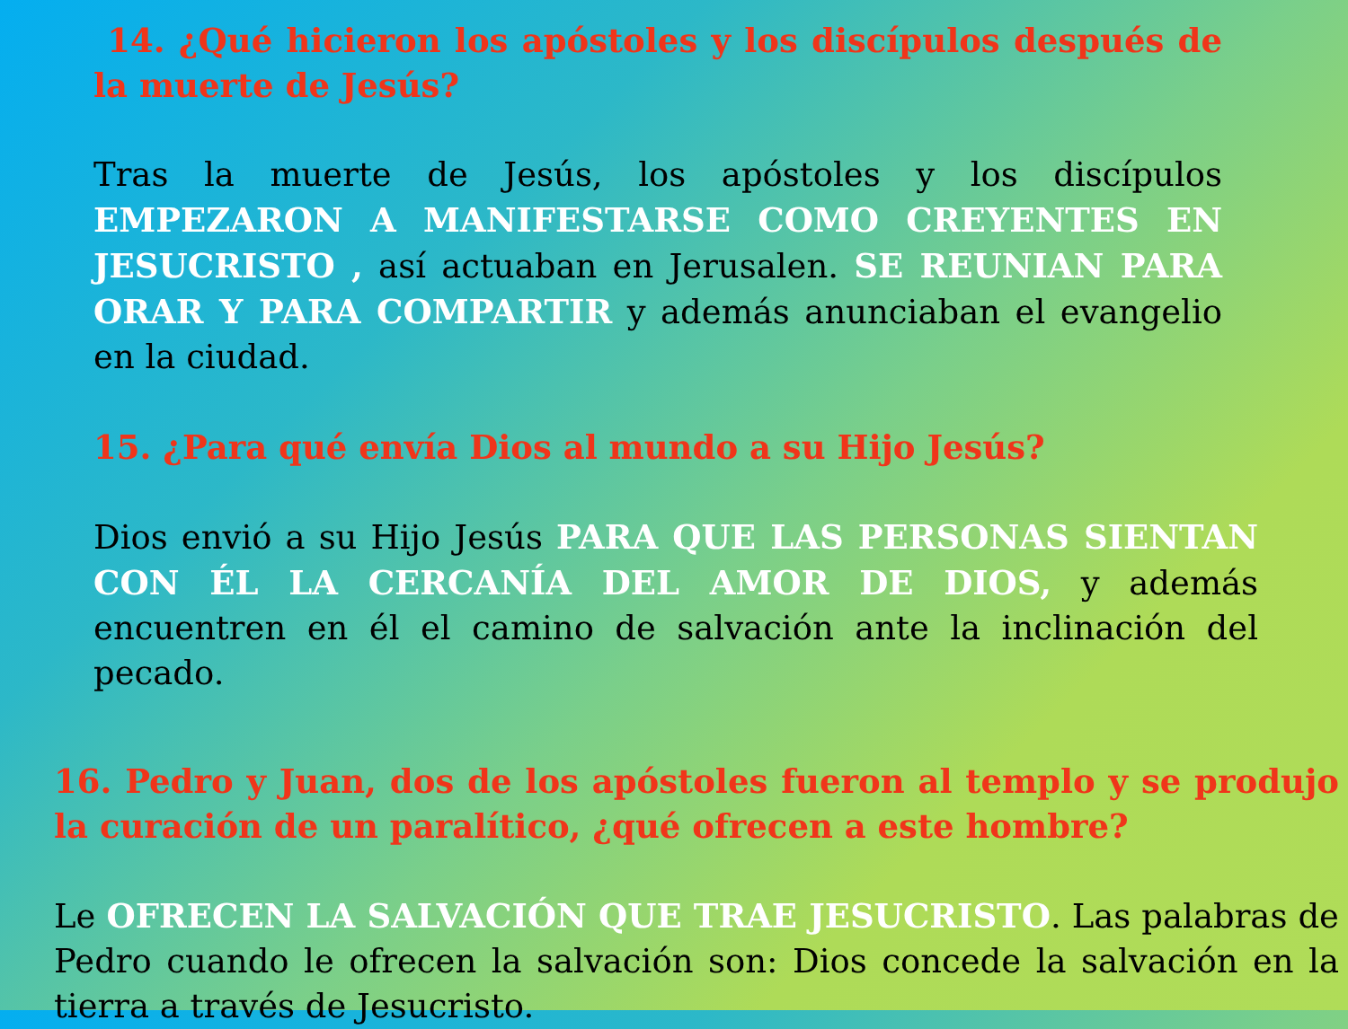14. ¿Qué hicieron los apóstoles y los discípulos después de la muerte de Jesús?
Tras la muerte de Jesús, los apóstoles y los discípulos EMPEZARON A MANIFESTARSE COMO CREYENTES EN JESUCRISTO , así actuaban en Jerusalen. SE REUNIAN PARA ORAR Y PARA COMPARTIR y además anunciaban el evangelio en la ciudad.
15. ¿Para qué envía Dios al mundo a su Hijo Jesús?
Dios envió a su Hijo Jesús PARA QUE LAS PERSONAS SIENTAN CON ÉL LA CERCANÍA DEL AMOR DE DIOS, y además encuentren en él el camino de salvación ante la inclinación del pecado.
16. Pedro y Juan, dos de los apóstoles fueron al templo y se produjo la curación de un paralítico, ¿qué ofrecen a este hombre?
Le OFRECEN LA SALVACIÓN QUE TRAE JESUCRISTO. Las palabras de Pedro cuando le ofrecen la salvación son: Dios concede la salvación en la tierra a través de Jesucristo.